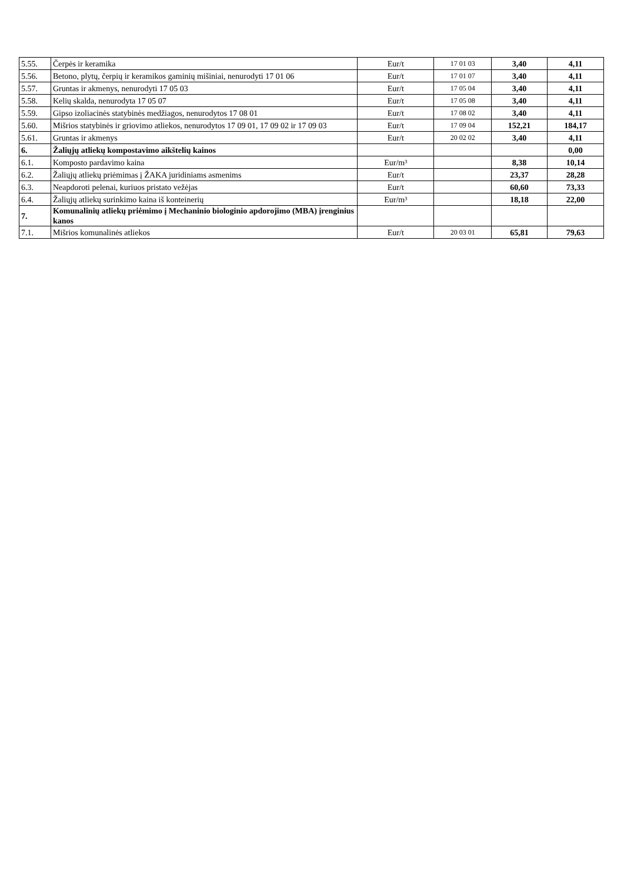| 5.55. | Čerpės ir keramika | Eur/t | 17 01 03 | 3,40 | 4,11 |
| 5.56. | Betono, plytų, čerpių ir keramikos gaminių mišiniai, nenurodyti 17 01 06 | Eur/t | 17 01 07 | 3,40 | 4,11 |
| 5.57. | Gruntas ir akmenys, nenurodyti 17 05 03 | Eur/t | 17 05 04 | 3,40 | 4,11 |
| 5.58. | Kelių skalda, nenurodyta 17 05 07 | Eur/t | 17 05 08 | 3,40 | 4,11 |
| 5.59. | Gipso izoliacinės statybinės medžiagos, nenurodytos 17 08 01 | Eur/t | 17 08 02 | 3,40 | 4,11 |
| 5.60. | Mišrios statybinės ir griovimo atliekos, nenurodytos 17 09 01, 17 09 02 ir 17 09 03 | Eur/t | 17 09 04 | 152,21 | 184,17 |
| 5.61. | Gruntas ir akmenys | Eur/t | 20 02 02 | 3,40 | 4,11 |
| 6. | Žaliųjų atliekų kompostavimo aikštelių kainos | | | | 0,00 |
| 6.1. | Komposto pardavimo kaina | Eur/m³ | | 8,38 | 10,14 |
| 6.2. | Žaliųjų atliekų priėmimas į ŽAKA juridiniams asmenims | Eur/t | | 23,37 | 28,28 |
| 6.3. | Neapdoroti pelenai, kuriuos pristato vežėjas | Eur/t | | 60,60 | 73,33 |
| 6.4. | Žaliųjų atliekų surinkimo kaina iš konteinerių | Eur/m³ | | 18,18 | 22,00 |
| 7. | Komunalinių atliekų priėmimo į Mechaninio biologinio apdorojimo (MBA) įrenginius kanos | | | | |
| 7.1. | Mišrios komunalinės atliekos | Eur/t | 20 03 01 | 65,81 | 79,63 |